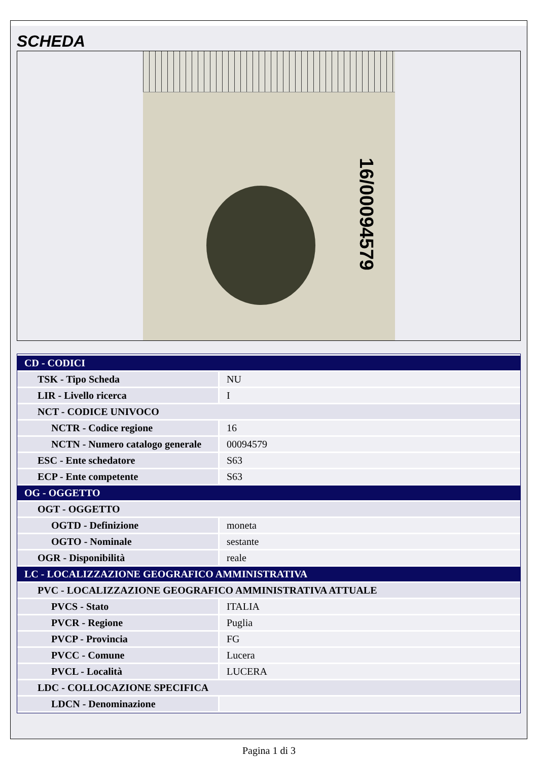SCHEDA
16/00094579
| CD - CODICI | |
| TSK - Tipo Scheda | NU |
| LIR - Livello ricerca | I |
| NCT - CODICE UNIVOCO | |
| NCTR - Codice regione | 16 |
| NCTN - Numero catalogo generale | 00094579 |
| ESC - Ente schedatore | S63 |
| ECP - Ente competente | S63 |
| OG - OGGETTO | |
| OGT - OGGETTO | |
| OGTD - Definizione | moneta |
| OGTO - Nominale | sestante |
| OGR - Disponibilità | reale |
| LC - LOCALIZZAZIONE GEOGRAFICO AMMINISTRATIVA | |
| PVC - LOCALIZZAZIONE GEOGRAFICO AMMINISTRATIVA ATTUALE | |
| PVCS - Stato | ITALIA |
| PVCR - Regione | Puglia |
| PVCP - Provincia | FG |
| PVCC - Comune | Lucera |
| PVCL - Località | LUCERA |
| LDC - COLLOCAZIONE SPECIFICA | |
| LDCN - Denominazione | |
Pagina 1 di 3